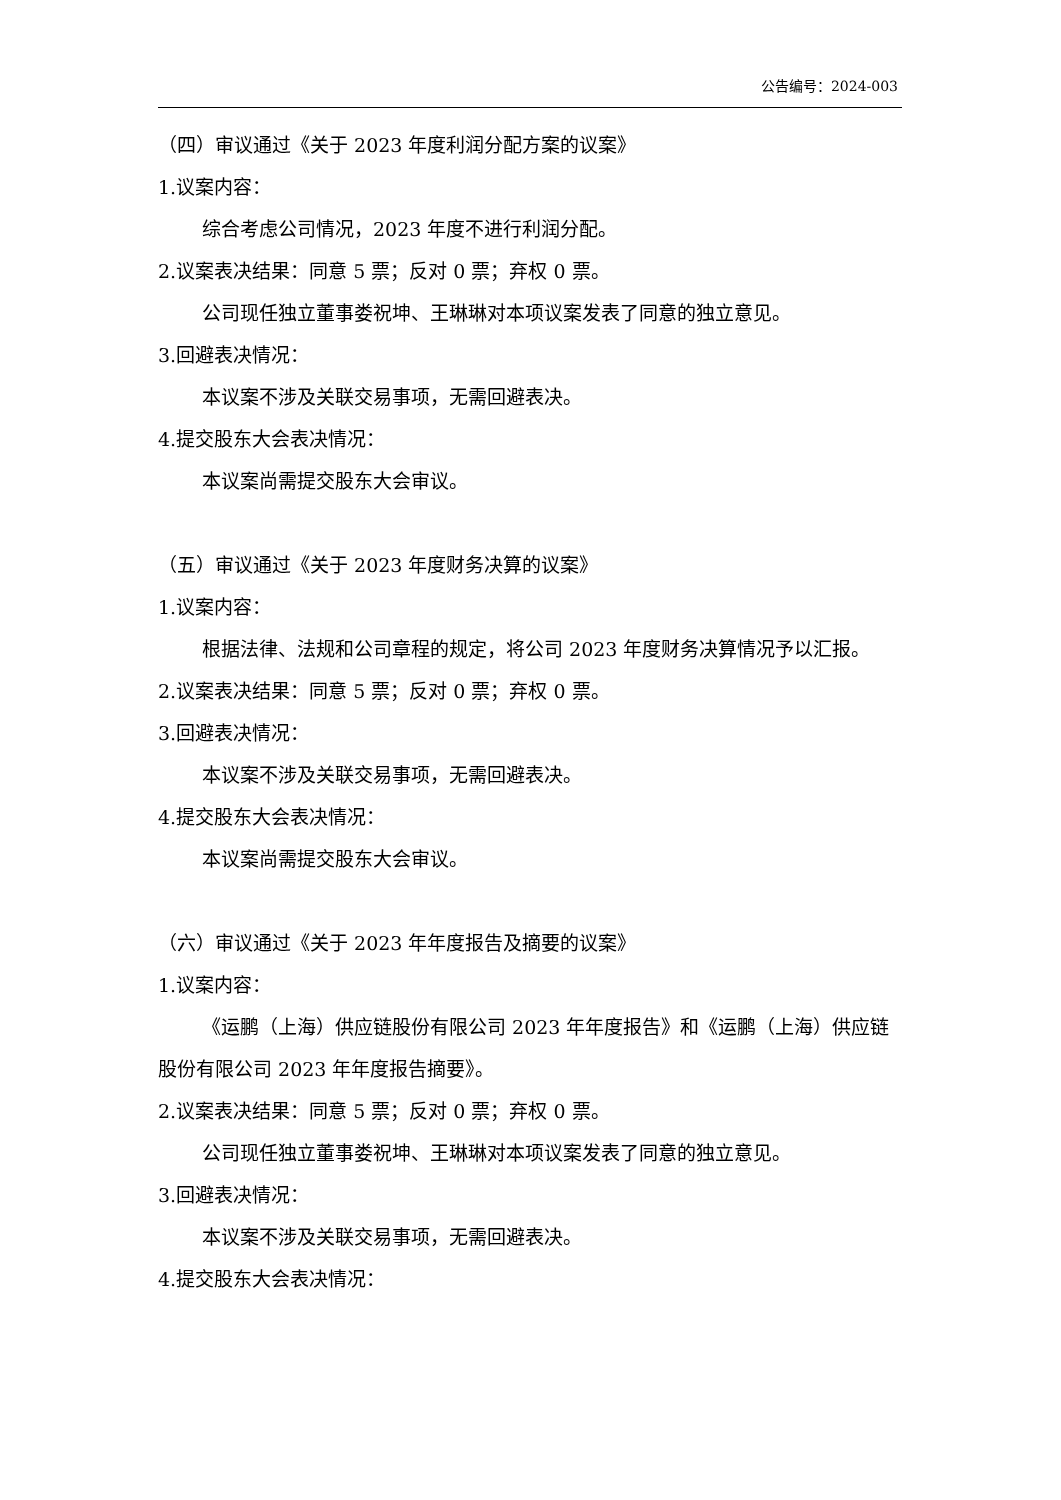公告编号：2024-003
（四）审议通过《关于 2023 年度利润分配方案的议案》
1.议案内容：
综合考虑公司情况，2023 年度不进行利润分配。
2.议案表决结果：同意 5 票；反对 0 票；弃权 0 票。
公司现任独立董事娄祝坤、王琳琳对本项议案发表了同意的独立意见。
3.回避表决情况：
本议案不涉及关联交易事项，无需回避表决。
4.提交股东大会表决情况：
本议案尚需提交股东大会审议。
（五）审议通过《关于 2023 年度财务决算的议案》
1.议案内容：
根据法律、法规和公司章程的规定，将公司 2023 年度财务决算情况予以汇报。
2.议案表决结果：同意 5 票；反对 0 票；弃权 0 票。
3.回避表决情况：
本议案不涉及关联交易事项，无需回避表决。
4.提交股东大会表决情况：
本议案尚需提交股东大会审议。
（六）审议通过《关于 2023 年年度报告及摘要的议案》
1.议案内容：
《运鹏（上海）供应链股份有限公司 2023 年年度报告》和《运鹏（上海）供应链股份有限公司 2023 年年度报告摘要》。
2.议案表决结果：同意 5 票；反对 0 票；弃权 0 票。
公司现任独立董事娄祝坤、王琳琳对本项议案发表了同意的独立意见。
3.回避表决情况：
本议案不涉及关联交易事项，无需回避表决。
4.提交股东大会表决情况：